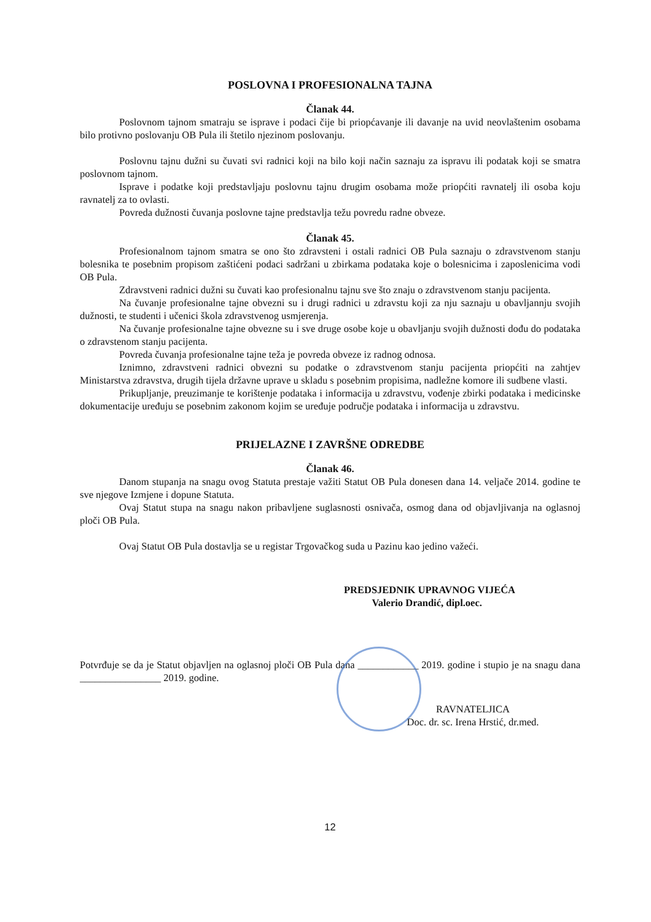POSLOVNA I PROFESIONALNA TAJNA
Članak 44.
Poslovnom tajnom smatraju se isprave i podaci čije bi priopćavanje ili davanje na uvid neovlaštenim osobama bilo protivno poslovanju OB Pula ili štetilo njezinom poslovanju.
Poslovnu tajnu dužni su čuvati svi radnici koji na bilo koji način saznaju za ispravu ili podatak koji se smatra poslovnom tajnom.
Isprave i podatke koji predstavljaju poslovnu tajnu drugim osobama može priopćiti ravnatelj ili osoba koju ravnatelj za to ovlasti.
Povreda dužnosti čuvanja poslovne tajne predstavlja težu povredu radne obveze.
Članak 45.
Profesionalnom tajnom smatra se ono što zdravsteni i ostali radnici OB Pula saznaju o zdravstvenom stanju bolesnika te posebnim propisom zaštićeni podaci sadržani u zbirkama podataka koje o bolesnicima i zaposlenicima vodi OB Pula.
Zdravstveni radnici dužni su čuvati kao profesionalnu tajnu sve što znaju o zdravstvenom stanju pacijenta.
Na čuvanje profesionalne tajne obvezni su i drugi radnici u zdravstu koji za nju saznaju u obavljannju svojih dužnosti, te studenti i učenici škola zdravstvenog usmjerenja.
Na čuvanje profesionalne tajne obvezne su i sve druge osobe koje u obavljanju svojih dužnosti dođu do podataka o zdravstenom stanju pacijenta.
Povreda čuvanja profesionalne tajne teža je povreda obveze iz radnog odnosa.
Iznimno, zdravstveni radnici obvezni su podatke o zdravstvenom stanju pacijenta priopćiti na zahtjev Ministarstva zdravstva, drugih tijela državne uprave u skladu s posebnim propisima, nadležne komore ili sudbene vlasti.
Prikupljanje, preuzimanje te korištenje podataka i informacija u zdravstvu, vođenje zbirki podataka i medicinske dokumentacije uređuju se posebnim zakonom kojim se uređuje područje podataka i informacija u zdravstvu.
PRIJELAZNE I ZAVRŠNE ODREDBE
Članak 46.
Danom stupanja na snagu ovog Statuta prestaje važiti Statut OB Pula donesen dana 14. veljače 2014. godine te sve njegove Izmjene i dopune Statuta.
Ovaj Statut stupa na snagu nakon pribavljene suglasnosti osnivača, osmog dana od objavljivanja na oglasnoj ploči OB Pula.
Ovaj Statut OB Pula dostavlja se u registar Trgovačkog suda u Pazinu kao jedino važeći.
PREDSJEDNIK UPRAVNOG VIJEĆA
Valerio Drandić, dipl.oec.
Potvrđuje se da je Statut objavljen na oglasnoj ploči OB Pula dana ____________ 2019. godine i stupio je na snagu dana ________________ 2019. godine.
RAVNATELJICA
Doc. dr. sc. Irena Hrstić, dr.med.
12